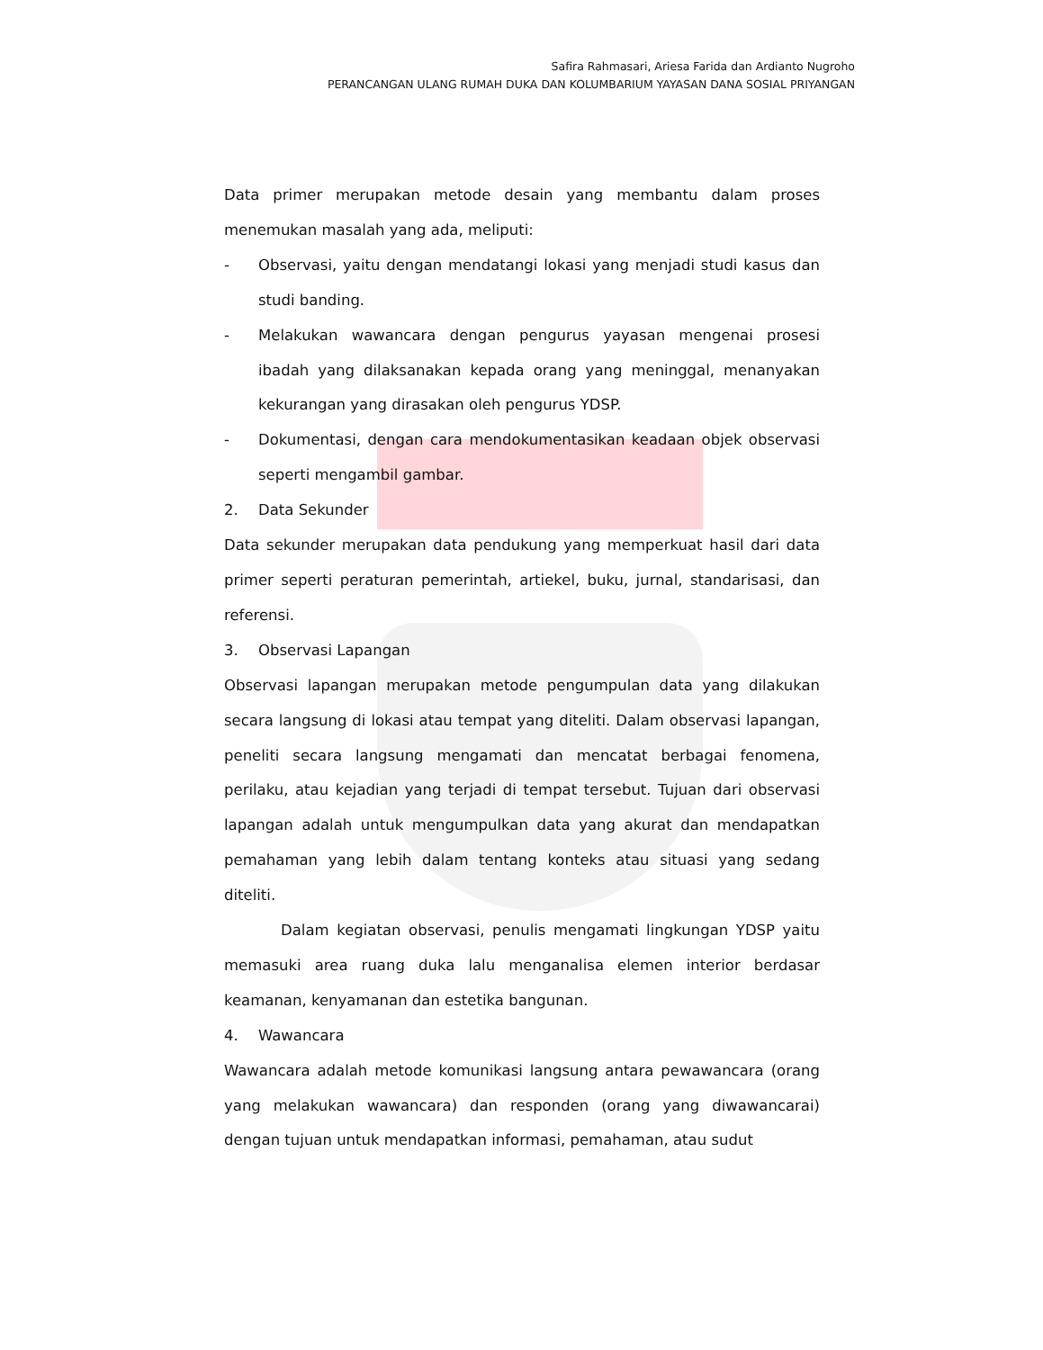Safira Rahmasari, Ariesa Farida dan Ardianto Nugroho
PERANCANGAN ULANG RUMAH DUKA DAN KOLUMBARIUM YAYASAN DANA SOSIAL PRIYANGAN
Data primer merupakan metode desain yang membantu dalam proses menemukan masalah yang ada, meliputi:
- Observasi, yaitu dengan mendatangi lokasi yang menjadi studi kasus dan studi banding.
- Melakukan wawancara dengan pengurus yayasan mengenai prosesi ibadah yang dilaksanakan kepada orang yang meninggal, menanyakan kekurangan yang dirasakan oleh pengurus YDSP.
- Dokumentasi, dengan cara mendokumentasikan keadaan objek observasi seperti mengambil gambar.
2. Data Sekunder
Data sekunder merupakan data pendukung yang memperkuat hasil dari data primer seperti peraturan pemerintah, artiekel, buku, jurnal, standarisasi, dan referensi.
3. Observasi Lapangan
Observasi lapangan merupakan metode pengumpulan data yang dilakukan secara langsung di lokasi atau tempat yang diteliti. Dalam observasi lapangan, peneliti secara langsung mengamati dan mencatat berbagai fenomena, perilaku, atau kejadian yang terjadi di tempat tersebut. Tujuan dari observasi lapangan adalah untuk mengumpulkan data yang akurat dan mendapatkan pemahaman yang lebih dalam tentang konteks atau situasi yang sedang diteliti.
Dalam kegiatan observasi, penulis mengamati lingkungan YDSP yaitu memasuki area ruang duka lalu menganalisa elemen interior berdasar keamanan, kenyamanan dan estetika bangunan.
4. Wawancara
Wawancara adalah metode komunikasi langsung antara pewawancara (orang yang melakukan wawancara) dan responden (orang yang diwawancarai) dengan tujuan untuk mendapatkan informasi, pemahaman, atau sudut